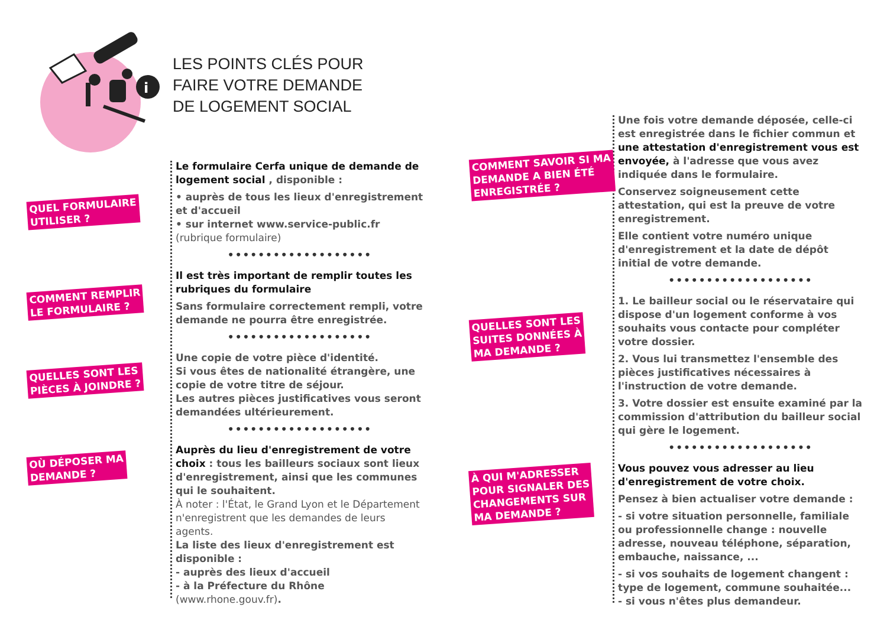i
LES POINTS CLÉS POUR
FAIRE VOTRE DEMANDE
DE LOGEMENT SOCIAL
QUEL FORMULAIRE
UTILISER ?
COMMENT REMPLIR
LE FORMULAIRE ?
QUELLES SONT LES
PIÈCES À JOINDRE ?
OÙ DÉPOSER MA
DEMANDE ?
COMMENT SAVOIR SI MA
DEMANDE A BIEN ÉTÉ
ENREGISTRÉE ?
QUELLES SONT LES
SUITES DONNÉES À
MA DEMANDE ?
À QUI M'ADRESSER
POUR SIGNALER DES
CHANGEMENTS SUR
MA DEMANDE ?
Le formulaire Cerfa unique de demande de logement social , disponible :
• auprès de tous les lieux d'enregistrement et d'accueil
• sur internet www.service-public.fr (rubrique formulaire)
•••••••••••••••••••
Il est très important de remplir toutes les rubriques du formulaire
Sans formulaire correctement rempli, votre demande ne pourra être enregistrée.
•••••••••••••••••••
Une copie de votre pièce d'identité.
Si vous êtes de nationalité étrangère, une copie de votre titre de séjour.
Les autres pièces justificatives vous seront demandées ultérieurement.
•••••••••••••••••••
Auprès du lieu d'enregistrement de votre choix : tous les bailleurs sociaux sont lieux d'enregistrement, ainsi que les communes qui le souhaitent.
À noter : l'État, le Grand Lyon et le Département n'enregistrent que les demandes de leurs agents.
La liste des lieux d'enregistrement est disponible :
- auprès des lieux d'accueil
- à la Préfecture du Rhône (www.rhone.gouv.fr).
Une fois votre demande déposée, celle-ci est enregistrée dans le fichier commun et une attestation d'enregistrement vous est envoyée, à l'adresse que vous avez indiquée dans le formulaire.
Conservez soigneusement cette attestation, qui est la preuve de votre enregistrement.
Elle contient votre numéro unique d'enregistrement et la date de dépôt initial de votre demande.
•••••••••••••••••••
1. Le bailleur social ou le réservataire qui dispose d'un logement conforme à vos souhaits vous contacte pour compléter votre dossier.
2. Vous lui transmettez l'ensemble des pièces justificatives nécessaires à l'instruction de votre demande.
3. Votre dossier est ensuite examiné par la commission d'attribution du bailleur social qui gère le logement.
•••••••••••••••••••
Vous pouvez vous adresser au lieu d'enregistrement de votre choix.
Pensez à bien actualiser votre demande :
- si votre situation personnelle, familiale ou professionnelle change : nouvelle adresse, nouveau téléphone, séparation, embauche, naissance, ...
- si vos souhaits de logement changent : type de logement, commune souhaitée...
- si vous n'êtes plus demandeur.